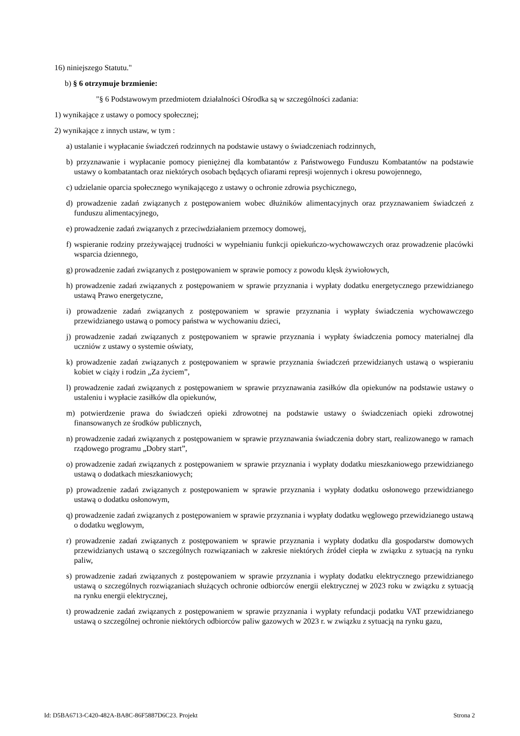16) niniejszego Statutu."
b) § 6 otrzymuje brzmienie:
"§ 6 Podstawowym przedmiotem działalności Ośrodka są w szczególności zadania:
1) wynikające z ustawy o pomocy społecznej;
2) wynikające z innych ustaw, w tym :
a) ustalanie i wypłacanie świadczeń rodzinnych na podstawie ustawy o świadczeniach rodzinnych,
b) przyznawanie i wypłacanie pomocy pieniężnej dla kombatantów z Państwowego Funduszu Kombatantów na podstawie ustawy o kombatantach oraz niektórych osobach będących ofiarami represji wojennych i okresu powojennego,
c) udzielanie oparcia społecznego wynikającego z ustawy o ochronie zdrowia psychicznego,
d) prowadzenie zadań związanych z postępowaniem wobec dłużników alimentacyjnych oraz przyznawaniem świadczeń z funduszu alimentacyjnego,
e) prowadzenie zadań związanych z przeciwdziałaniem przemocy domowej,
f) wspieranie rodziny przeżywającej trudności w wypełnianiu funkcji opiekuńczo-wychowawczych oraz prowadzenie placówki wsparcia dziennego,
g) prowadzenie zadań związanych z postępowaniem w sprawie pomocy z powodu klęsk żywiołowych,
h) prowadzenie zadań związanych z postępowaniem w sprawie przyznania i wypłaty dodatku energetycznego przewidzianego ustawą Prawo energetyczne,
i) prowadzenie zadań związanych z postępowaniem w sprawie przyznania i wypłaty świadczenia wychowawczego przewidzianego ustawą o pomocy państwa w wychowaniu dzieci,
j) prowadzenie zadań związanych z postępowaniem w sprawie przyznania i wypłaty świadczenia pomocy materialnej dla uczniów z ustawy o systemie oświaty,
k) prowadzenie zadań związanych z postępowaniem w sprawie przyznania świadczeń przewidzianych ustawą o wspieraniu kobiet w ciąży i rodzin „Za życiem”,
l) prowadzenie zadań związanych z postępowaniem w sprawie przyznawania zasiłków dla opiekunów na podstawie ustawy o ustaleniu i wypłacie zasiłków dla opiekunów,
m) potwierdzenie prawa do świadczeń opieki zdrowotnej na podstawie ustawy o świadczeniach opieki zdrowotnej finansowanych ze środków publicznych,
n) prowadzenie zadań związanych z postępowaniem w sprawie przyznawania świadczenia dobry start, realizowanego w ramach rządowego programu „Dobry start”,
o) prowadzenie zadań związanych z postępowaniem w sprawie przyznania i wypłaty dodatku mieszkaniowego przewidzianego ustawą o dodatkach mieszkaniowych;
p) prowadzenie zadań związanych z postępowaniem w sprawie przyznania i wypłaty dodatku osłonowego przewidzianego ustawą o dodatku osłonowym,
q) prowadzenie zadań związanych z postępowaniem w sprawie przyznania i wypłaty dodatku węglowego przewidzianego ustawą o dodatku węglowym,
r) prowadzenie zadań związanych z postępowaniem w sprawie przyznania i wypłaty dodatku dla gospodarstw domowych przewidzianych ustawą o szczególnych rozwiązaniach w zakresie niektórych źródeł ciepła w związku z sytuacją na rynku paliw,
s) prowadzenie zadań związanych z postępowaniem w sprawie przyznania i wypłaty dodatku elektrycznego przewidzianego ustawą o szczególnych rozwiązaniach służących ochronie odbiorców energii elektrycznej w 2023 roku w związku z sytuacją na rynku energii elektrycznej,
t) prowadzenie zadań związanych z postępowaniem w sprawie przyznania i wypłaty refundacji podatku VAT przewidzianego ustawą o szczególnej ochronie niektórych odbiorców paliw gazowych w 2023 r. w związku z sytuacją na rynku gazu,
Id: D5BA6713-C420-482A-BA8C-86F5887D6C23. Projekt Strona 2